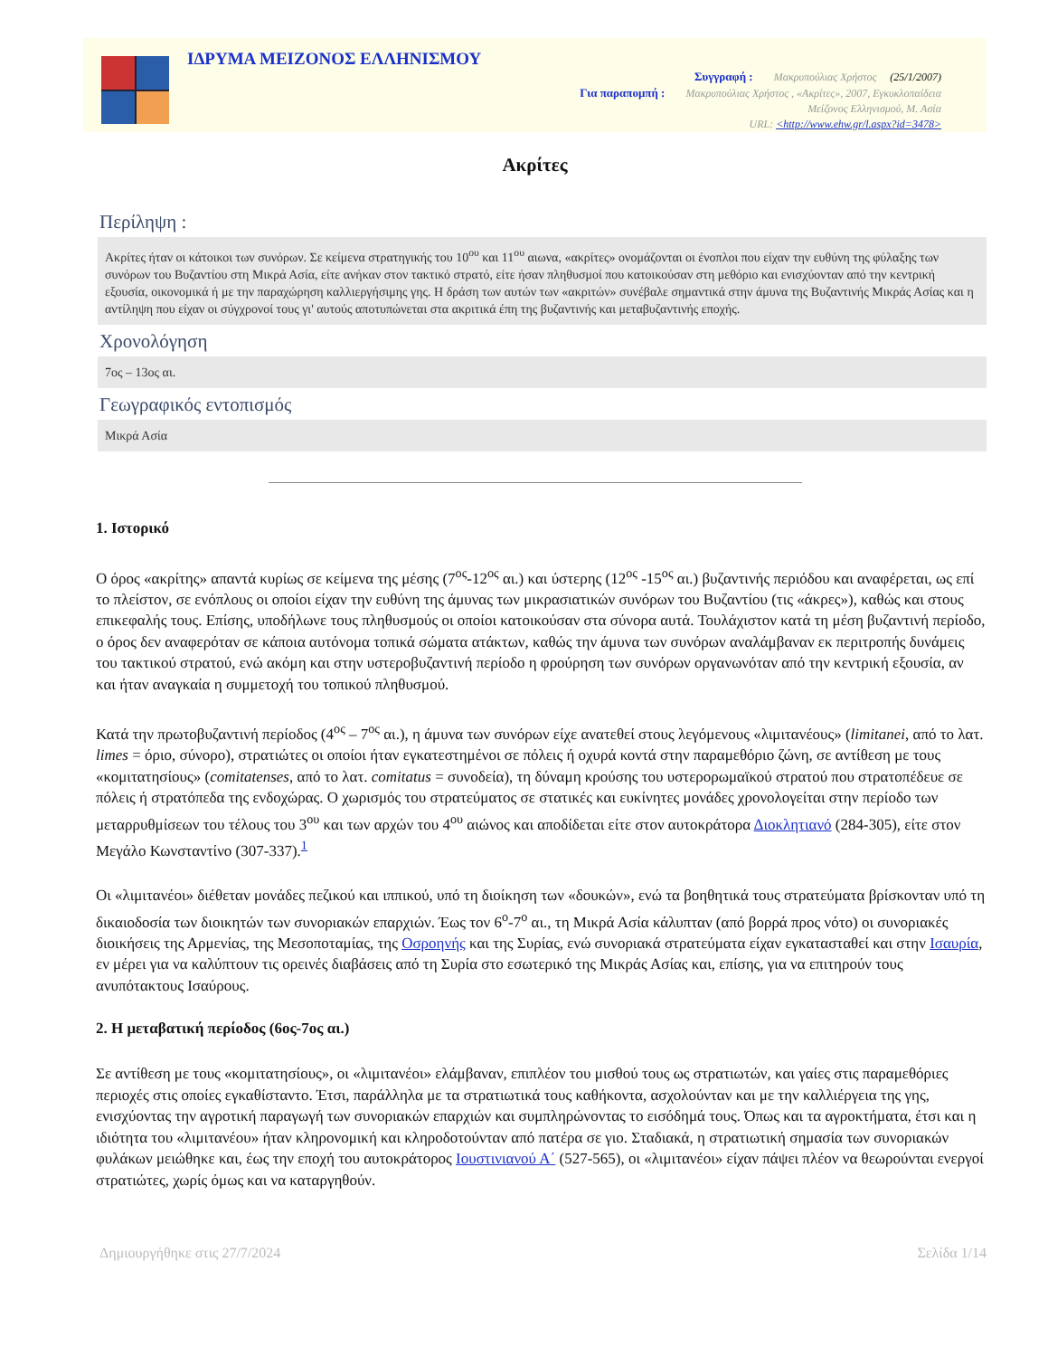ΙΔΡΥΜΑ ΜΕΙΖΟΝΟΣ ΕΛΛΗΝΙΣΜΟΥ
Συγγραφή : Μακρυπούλιας Χρήστος (25/1/2007)
Για παραπομπή : Μακρυπούλιας Χρήστος , «Ακρίτες», 2007, Εγκυκλοπαίδεια
Μείζονος Ελληνισμού, Μ. Ασία
URL: <http://www.ehw.gr/l.aspx?id=3478>
Ακρίτες
Περίληψη :
Ακρίτες ήταν οι κάτοικοι των συνόρων. Σε κείμενα στρατηγικής του 10<sup>ου</sup> και 11<sup>ου</sup> αιωνα, «ακρίτες» ονομάζονται οι ένοπλοι που είχαν την ευθύνη της φύλαξης των συνόρων του Βυζαντίου στη Μικρά Ασία, είτε ανήκαν στον τακτικό στρατό, είτε ήσαν πληθυσμοί που κατοικούσαν στη μεθόριο και ενισχύονταν από την κεντρική εξουσία, οικονομικά ή με την παραχώρηση καλλιεργήσιμης γης. Η δράση των αυτών των «ακριτών» συνέβαλε σημαντικά στην άμυνα της Βυζαντινής Μικράς Ασίας και η αντίληψη που είχαν οι σύγχρονοί τους γι' αυτούς αποτυπώνεται στα ακριτικά έπη της βυζαντινής και μεταβυζαντινής εποχής.
Χρονολόγηση
7ος – 13ος αι.
Γεωγραφικός εντοπισμός
Μικρά Ασία
1. Ιστορικό
Ο όρος «ακρίτης» απαντά κυρίως σε κείμενα της μέσης (7<sup>ος</sup>-12<sup>ος</sup> αι.) και ύστερης (12<sup>ος</sup> -15<sup>ος</sup> αι.) βυζαντινής περιόδου και αναφέρεται, ως επί το πλείστον, σε ενόπλους οι οποίοι είχαν την ευθύνη της άμυνας των μικρασιατικών συνόρων του Βυζαντίου (τις «άκρες»), καθώς και στους επικεφαλής τους. Επίσης, υποδήλωνε τους πληθυσμούς οι οποίοι κατοικούσαν στα σύνορα αυτά. Τουλάχιστον κατά τη μέση βυζαντινή περίοδο, ο όρος δεν αναφερόταν σε κάποια αυτόνομα τοπικά σώματα ατάκτων, καθώς την άμυνα των συνόρων αναλάμβαναν εκ περιτροπής δυνάμεις του τακτικού στρατού, ενώ ακόμη και στην υστεροβυζαντινή περίοδο η φρούρηση των συνόρων οργανωνόταν από την κεντρική εξουσία, αν και ήταν αναγκαία η συμμετοχή του τοπικού πληθυσμού.
Κατά την πρωτοβυζαντινή περίοδος (4<sup>ος</sup> – 7<sup>ος</sup> αι.), η άμυνα των συνόρων είχε ανατεθεί στους λεγόμενους «λιμιτανέους» (limitanei, από το λατ. limes = όριο, σύνορο), στρατιώτες οι οποίοι ήταν εγκατεστημένοι σε πόλεις ή οχυρά κοντά στην παραμεθόριο ζώνη, σε αντίθεση με τους «κομιτατησίους» (comitatenses, από το λατ. comitatus = συνοδεία), τη δύναμη κρούσης του υστερορωμαϊκού στρατού που στρατοπέδευε σε πόλεις ή στρατόπεδα της ενδοχώρας. Ο χωρισμός του στρατεύματος σε στατικές και ευκίνητες μονάδες χρονολογείται στην περίοδο των μεταρρυθμίσεων του τέλους του 3<sup>ου</sup> και των αρχών του 4<sup>ου</sup> αιώνος και αποδίδεται είτε στον αυτοκράτορα Διοκλητιανό (284-305), είτε στον Μεγάλο Κωνσταντίνο (307-337).<sup>1</sup>
Οι «λιμιτανέοι» διέθεταν μονάδες πεζικού και ιππικού, υπό τη διοίκηση των «δουκών», ενώ τα βοηθητικά τους στρατεύματα βρίσκονταν υπό τη δικαιοδοσία των διοικητών των συνοριακών επαρχιών. Έως τον 6<sup>ο</sup>-7<sup>ο</sup> αι., τη Μικρά Ασία κάλυπταν (από βορρά προς νότο) οι συνοριακές διοικήσεις της Αρμενίας, της Μεσοποταμίας, της Οσροηνής και της Συρίας, ενώ συνοριακά στρατεύματα είχαν εγκατασταθεί και στην Ισαυρία, εν μέρει για να καλύπτουν τις ορεινές διαβάσεις από τη Συρία στο εσωτερικό της Μικράς Ασίας και, επίσης, για να επιτηρούν τους ανυπότακτους Ισαύρους.
2. Η μεταβατική περίοδος (6ος-7ος αι.)
Σε αντίθεση με τους «κομιτατησίους», οι «λιμιτανέοι» ελάμβαναν, επιπλέον του μισθού τους ως στρατιωτών, και γαίες στις παραμεθόριες περιοχές στις οποίες εγκαθίσταντο. Έτσι, παράλληλα με τα στρατιωτικά τους καθήκοντα, ασχολούνταν και με την καλλιέργεια της γης, ενισχύοντας την αγροτική παραγωγή των συνοριακών επαρχιών και συμπληρώνοντας το εισόδημά τους. Όπως και τα αγροκτήματα, έτσι και η ιδιότητα του «λιμιτανέου» ήταν κληρονομική και κληροδοτούνταν από πατέρα σε γιο. Σταδιακά, η στρατιωτική σημασία των συνοριακών φυλάκων μειώθηκε και, έως την εποχή του αυτοκράτορος Ιουστινιανού Α΄ (527-565), οι «λιμιτανέοι» είχαν πάψει πλέον να θεωρούνται ενεργοί στρατιώτες, χωρίς όμως και να καταργηθούν.
Δημιουργήθηκε στις 27/7/2024 Σελίδα 1/14